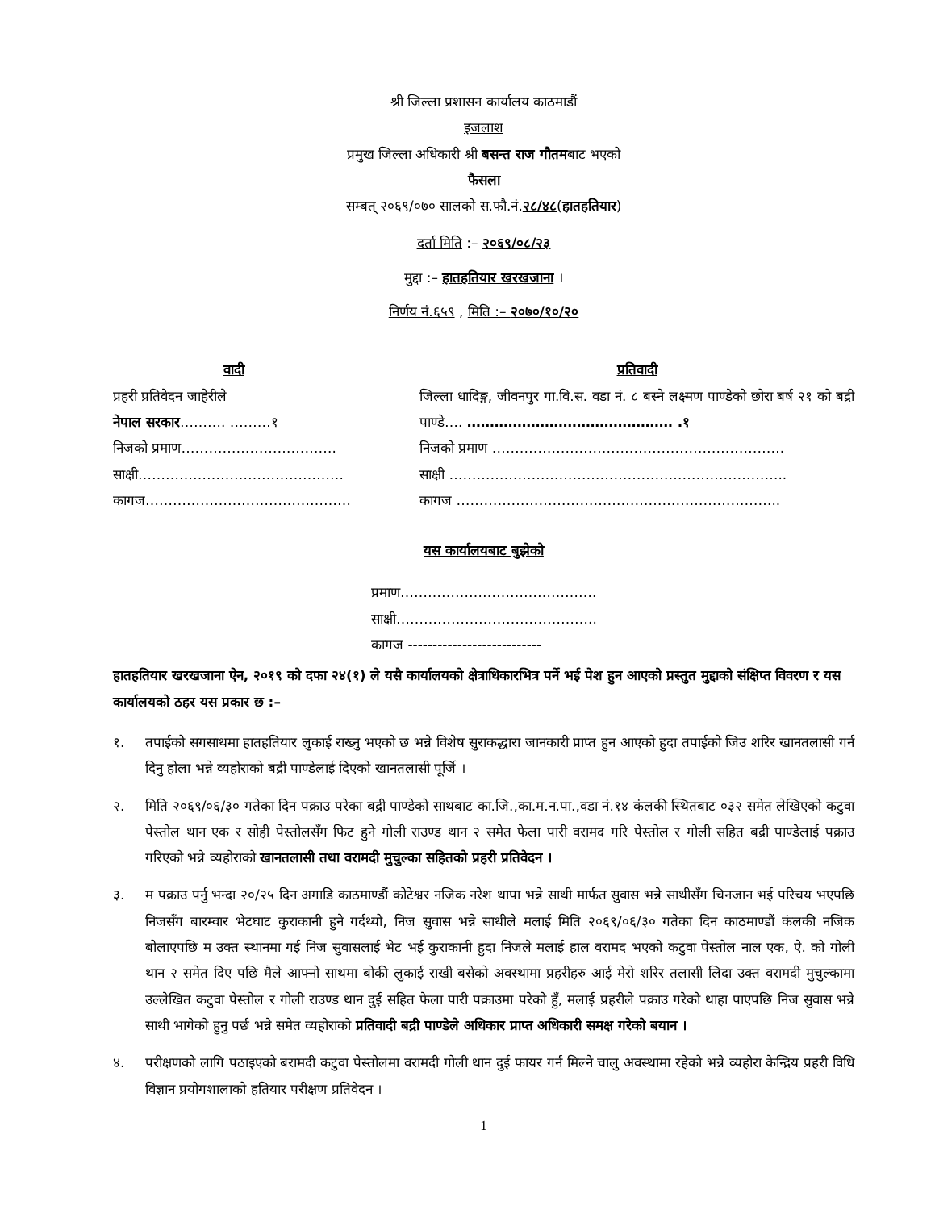श्री जिल्ला प्रशासन कार्यालय काठमाडौं
इजलाश
प्रमुख जिल्ला अधिकारी श्री बसन्त राज गौतमबाट भएको
फैसला
सम्बत् २०६९/०७० सालको स.फौ.नं.२८/४८(हातहतियार)
दर्ता मिति :– २०६९/०८/२३
मुद्दा :– हातहतियार खरखजाना ।
निर्णय नं.६५९ , मिति :– २०७०/१०/२०
वादी
प्रहरी प्रतिवेदन जाहेरीले
नेपाल सरकार………. ………१
निजको प्रमाण…………………………….
साक्षी………………………………………
कागज………………………………………
प्रतिवादी
जिल्ला धादिङ्ग, जीवनपुर गा.वि.स. वडा नं. ८ बस्ने लक्ष्मण पाण्डेको छोरा बर्ष २१ को बद्री पाण्डे…. ……………………………………… .१
निजको प्रमाण ……………………………………………………….
साक्षी ………………………………………………………………..
कागज ……………………………………………………………..
यस कार्यालयबाट बुझेको
प्रमाण…………………………………….
साक्षी……………………………………..
कागज ---------------------------
हातहतियार खरखजाना ऐन, २०१९ को दफा २४(१) ले यसै कार्यालयको क्षेत्राधिकारभित्र पर्ने भई पेश हुन आएको प्रस्तुत मुद्दाको संक्षिप्त विवरण र यस कार्यालयको ठहर यस प्रकार छ :–
१. तपाईको सगसाथमा हातहतियार लुकाई राख्नु भएको छ भन्ने विशेष सुराकद्धारा जानकारी प्राप्त हुन आएको हुदा तपाईको जिउ शरिर खानतलासी गर्न दिनु होला भन्ने व्यहोराको बद्री पाण्डेलाई दिएको खानतलासी पूर्जि ।
२. मिति २०६९/०६/३० गतेका दिन पक्राउ परेका बद्री पाण्डेको साथबाट का.जि.,का.म.न.पा.,वडा नं.१४ कंलकी स्थितबाट ०३२ समेत लेखिएको कटुवा पेस्तोल थान एक र सोही पेस्तोलसँग फिट हुने गोली राउण्ड थान २ समेत फेला पारी वरामद गरि पेस्तोल र गोली सहित बद्री पाण्डेलाई पक्राउ गरिएको भन्ने व्यहोराको खानतलासी तथा वरामदी मुचुल्का सहितको प्रहरी प्रतिवेदन ।
३. म पक्राउ पर्नु भन्दा २०/२५ दिन अगाडि काठमाण्डौं कोटेश्वर नजिक नरेश थापा भन्ने साथी मार्फत सुवास भन्ने साथीसँग चिनजान भई परिचय भएपछि निजसँग बारम्वार भेटघाट कुराकानी हुने गर्दथ्यो, निज सुवास भन्ने साथीले मलाई मिति २०६९/०६/३० गतेका दिन काठमाण्डौं कंलकी नजिक बोलाएपछि म उक्त स्थानमा गई निज सुवासलाई भेट भई कुराकानी हुदा निजले मलाई हाल वरामद भएको कटुवा पेस्तोल नाल एक, ऐ. को गोली थान २ समेत दिए पछि मैले आफ्नो साथमा बोकी लुकाई राखी बसेको अवस्थामा प्रहरीहरु आई मेरो शरिर तलासी लिदा उक्त वरामदी मुचुल्कामा उल्लेखित कटुवा पेस्तोल र गोली राउण्ड थान दुई सहित फेला पारी पक्राउमा परेको हुँ, मलाई प्रहरीले पक्राउ गरेको थाहा पाएपछि निज सुवास भन्ने साथी भागेको हुनु पर्छ भन्ने समेत व्यहोराको प्रतिवादी बद्री पाण्डेले अधिकार प्राप्त अधिकारी समक्ष गरेको बयान ।
४. परीक्षणको लागि पठाइएको बरामदी कटुवा पेस्तोलमा वरामदी गोली थान दुई फायर गर्न मिल्ने चालु अवस्थामा रहेको भन्ने व्यहोरा केन्द्रिय प्रहरी विधि विज्ञान प्रयोगशालाको हतियार परीक्षण प्रतिवेदन ।
1